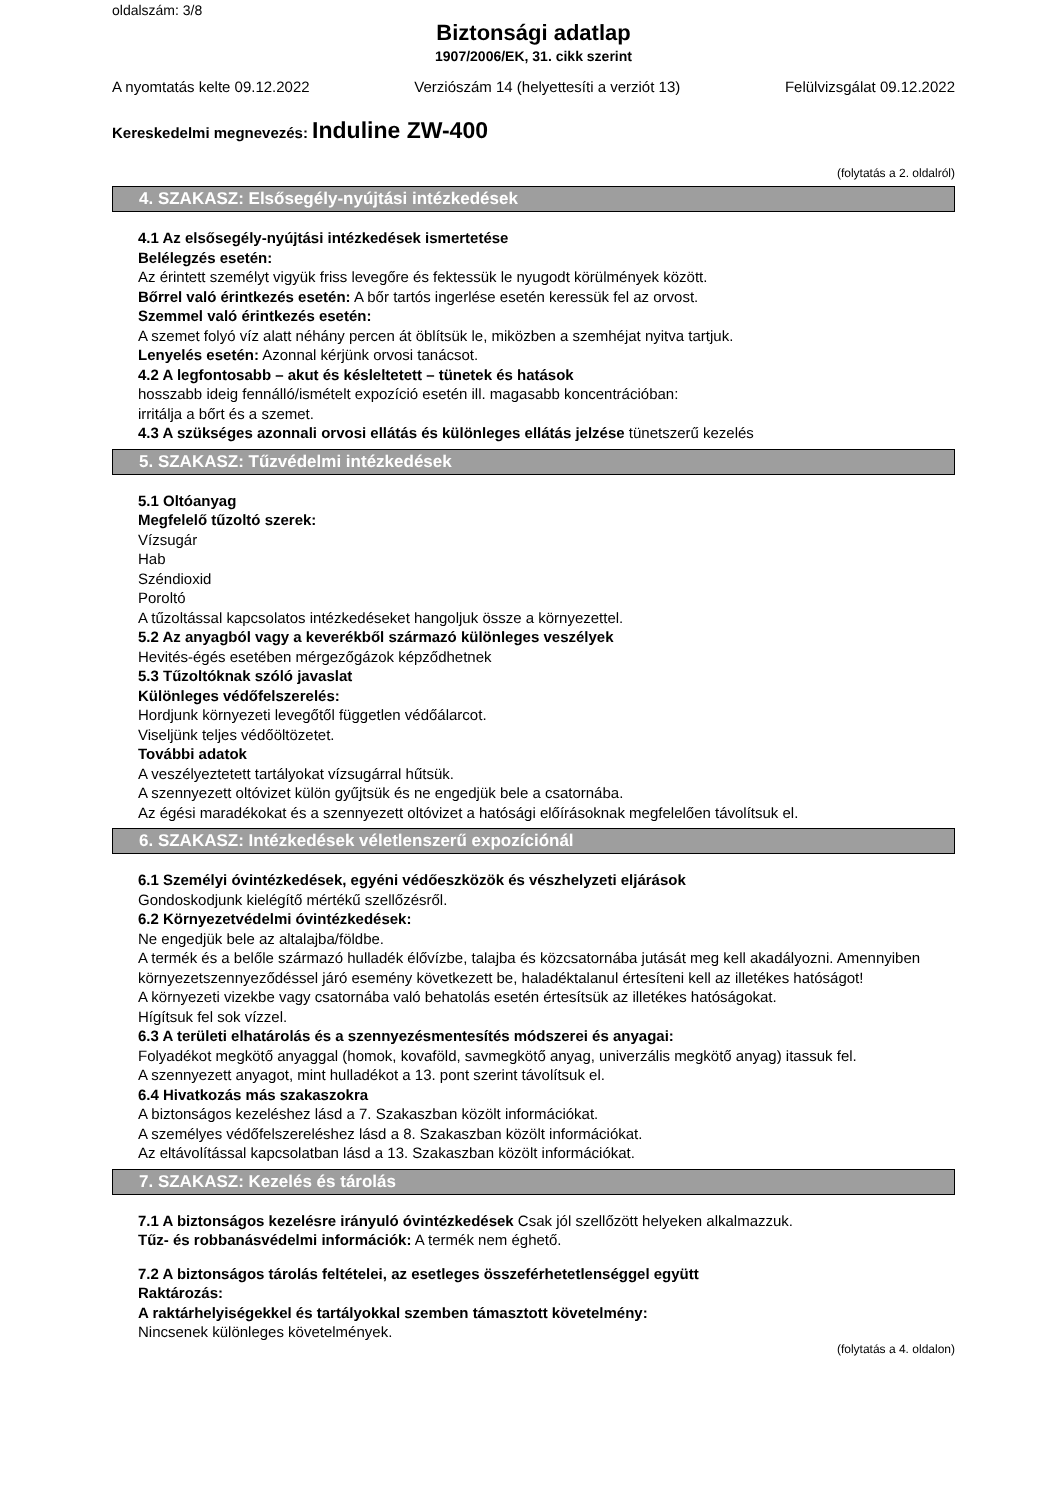oldalszám: 3/8
Biztonsági adatlap
1907/2006/EK, 31. cikk szerint
A nyomtatás kelte 09.12.2022 Verziószám 14 (helyettesíti a verziót 13) Felülvizsgálat 09.12.2022
Kereskedelmi megnevezés: Induline ZW-400
(folytatás a 2. oldalról)
4. SZAKASZ: Elsősegély-nyújtási intézkedések
4.1 Az elsősegély-nyújtási intézkedések ismertetése
Belélegzés esetén:
Az érintett személyt vigyük friss levegőre és fektessük le nyugodt körülmények között.
Bőrrel való érintkezés esetén: A bőr tartós ingerlése esetén keressük fel az orvost.
Szemmel való érintkezés esetén:
A szemet folyó víz alatt néhány percen át öblítsük le, miközben a szemhéjat nyitva tartjuk.
Lenyelés esetén: Azonnal kérjünk orvosi tanácsot.
4.2 A legfontosabb – akut és késleltetett – tünetek és hatások
hosszabb ideig fennálló/ismételt expozíció esetén ill. magasabb koncentrációban:
irritálja a bőrt és a szemet.
4.3 A szükséges azonnali orvosi ellátás és különleges ellátás jelzése tünetszerű kezelés
5. SZAKASZ: Tűzvédelmi intézkedések
5.1 Oltóanyag
Megfelelő tűzoltó szerek:
Vízsugár
Hab
Széndioxid
Poroltó
A tűzoltással kapcsolatos intézkedéseket hangoljuk össze a környezettel.
5.2 Az anyagból vagy a keverékből származó különleges veszélyek
Hevités-égés esetében mérgezőgázok képződhetnek
5.3 Tűzoltóknak szóló javaslat
Különleges védőfelszerelés:
Hordjunk környezeti levegőtől független védőálarcot.
Viseljünk teljes védőöltözetet.
További adatok
A veszélyeztetett tartályokat vízsugárral hűtsük.
A szennyezett oltóvizet külön gyűjtsük és ne engedjük bele a csatornába.
Az égési maradékokat és a szennyezett oltóvizet a hatósági előírásoknak megfelelően távolítsuk el.
6. SZAKASZ: Intézkedések véletlenszerű expozíciónál
6.1 Személyi óvintézkedések, egyéni védőeszközök és vészhelyzeti eljárások
Gondoskodjunk kielégítő mértékű szellőzésről.
6.2 Környezetvédelmi óvintézkedések:
Ne engedjük bele az altalajba/földbe.
A termék és a belőle származó hulladék élővízbe, talajba és közcsatornába jutását meg kell akadályozni. Amennyiben környezetszennyeződéssel járó esemény következett be, haladéktalanul értesíteni kell az illetékes hatóságot!
A környezeti vizekbe vagy csatornába való behatolás esetén értesítsük az illetékes hatóságokat.
Hígítsuk fel sok vízzel.
6.3 A területi elhatárolás és a szennyezésmentesítés módszerei és anyagai:
Folyadékot megkötő anyaggal (homok, kovaföld, savmegkötő anyag, univerzális megkötő anyag) itassuk fel.
A szennyezett anyagot, mint hulladékot a 13. pont szerint távolítsuk el.
6.4 Hivatkozás más szakaszokra
A biztonságos kezeléshez lásd a 7. Szakaszban közölt információkat.
A személyes védőfelszereléshez lásd a 8. Szakaszban közölt információkat.
Az eltávolítással kapcsolatban lásd a 13. Szakaszban közölt információkat.
7. SZAKASZ: Kezelés és tárolás
7.1 A biztonságos kezelésre irányuló óvintézkedések Csak jól szellőzött helyeken alkalmazzuk.
Tűz- és robbanásvédelmi információk: A termék nem éghető.
7.2 A biztonságos tárolás feltételei, az esetleges összeférhetetlenséggel együtt
Raktározás:
A raktárhelyiségekkel és tartályokkal szemben támasztott követelmény:
Nincsenek különleges követelmények.
(folytatás a 4. oldalon)